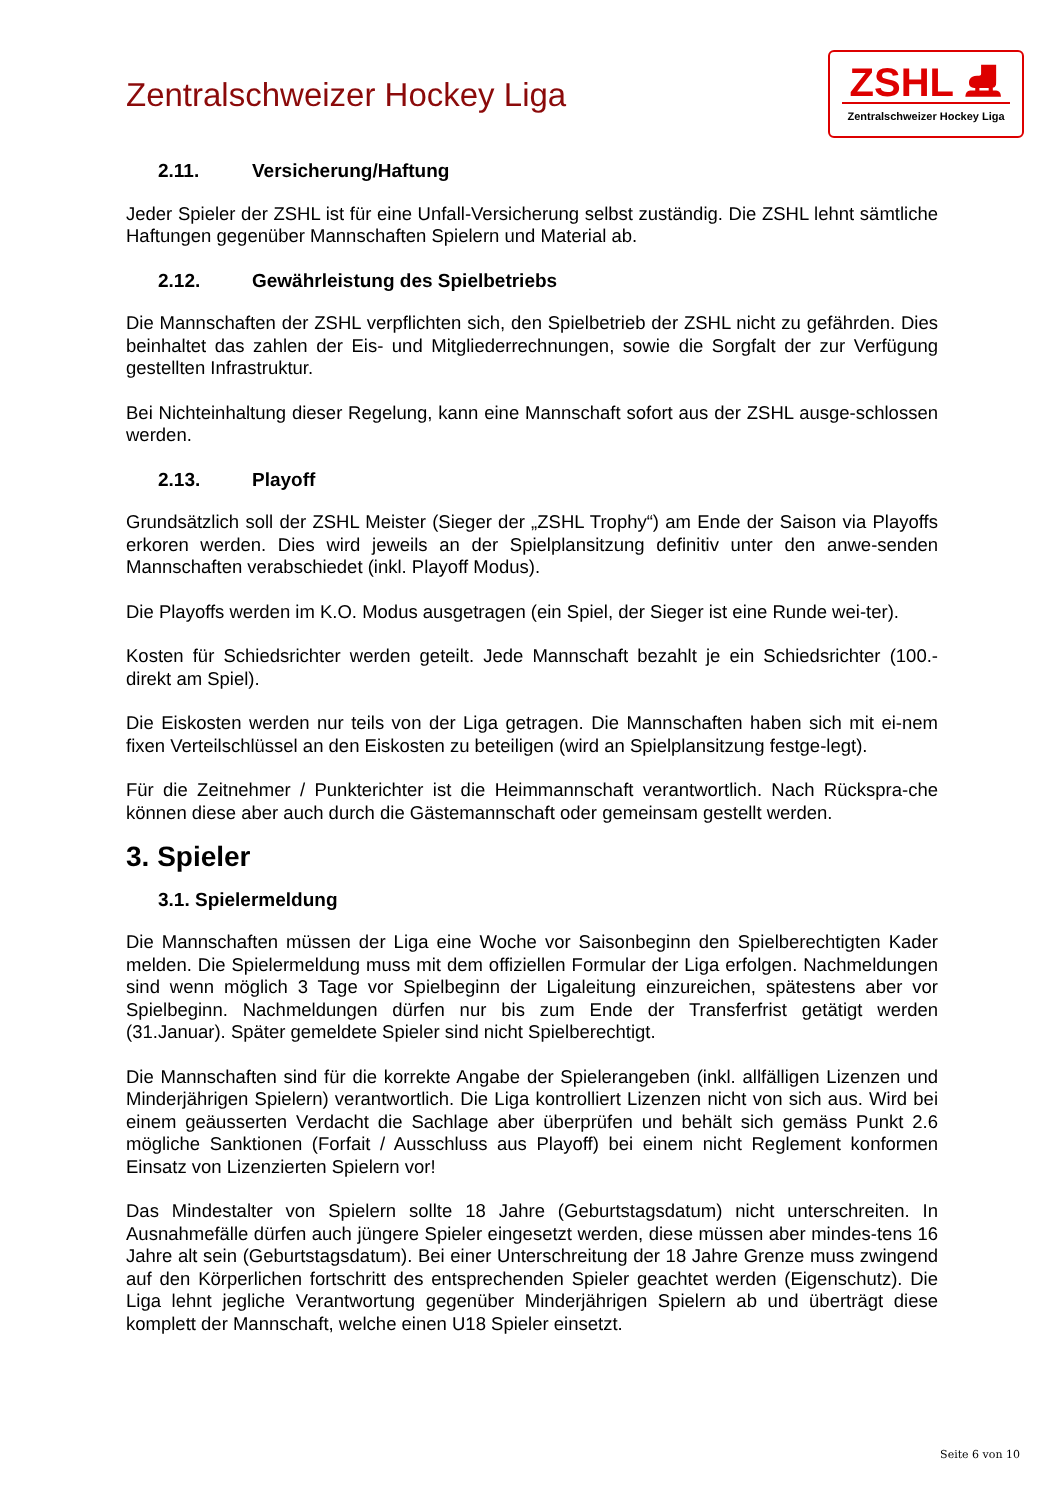Zentralschweizer Hockey Liga
ZSHL ⛸
Zentralschweizer Hockey Liga
2.11. Versicherung/Haftung
Jeder Spieler der ZSHL ist für eine Unfall-Versicherung selbst zuständig. Die ZSHL lehnt sämtliche Haftungen gegenüber Mannschaften Spielern und Material ab.
2.12. Gewährleistung des Spielbetriebs
Die Mannschaften der ZSHL verpflichten sich, den Spielbetrieb der ZSHL nicht zu gefährden. Dies beinhaltet das zahlen der Eis- und Mitgliederrechnungen, sowie die Sorgfalt der zur Verfügung gestellten Infrastruktur.
Bei Nichteinhaltung dieser Regelung, kann eine Mannschaft sofort aus der ZSHL ausge-schlossen werden.
2.13. Playoff
Grundsätzlich soll der ZSHL Meister (Sieger der „ZSHL Trophy“) am Ende der Saison via Playoffs erkoren werden. Dies wird jeweils an der Spielplansitzung definitiv unter den anwe-senden Mannschaften verabschiedet (inkl. Playoff Modus).
Die Playoffs werden im K.O. Modus ausgetragen (ein Spiel, der Sieger ist eine Runde wei-ter).
Kosten für Schiedsrichter werden geteilt. Jede Mannschaft bezahlt je ein Schiedsrichter (100.- direkt am Spiel).
Die Eiskosten werden nur teils von der Liga getragen. Die Mannschaften haben sich mit ei-nem fixen Verteilschlüssel an den Eiskosten zu beteiligen (wird an Spielplansitzung festge-legt).
Für die Zeitnehmer / Punkterichter ist die Heimmannschaft verantwortlich. Nach Rückspra-che können diese aber auch durch die Gästemannschaft oder gemeinsam gestellt werden.
3. Spieler
3.1. Spielermeldung
Die Mannschaften müssen der Liga eine Woche vor Saisonbeginn den Spielberechtigten Kader melden. Die Spielermeldung muss mit dem offiziellen Formular der Liga erfolgen. Nachmeldungen sind wenn möglich 3 Tage vor Spielbeginn der Ligaleitung einzureichen, spätestens aber vor Spielbeginn. Nachmeldungen dürfen nur bis zum Ende der Transferfrist getätigt werden (31.Januar). Später gemeldete Spieler sind nicht Spielberechtigt.
Die Mannschaften sind für die korrekte Angabe der Spielerangeben (inkl. allfälligen Lizenzen und Minderjährigen Spielern) verantwortlich. Die Liga kontrolliert Lizenzen nicht von sich aus. Wird bei einem geäusserten Verdacht die Sachlage aber überprüfen und behält sich gemäss Punkt 2.6 mögliche Sanktionen (Forfait / Ausschluss aus Playoff) bei einem nicht Reglement konformen Einsatz von Lizenzierten Spielern vor!
Das Mindestalter von Spielern sollte 18 Jahre (Geburtstagsdatum) nicht unterschreiten. In Ausnahmefälle dürfen auch jüngere Spieler eingesetzt werden, diese müssen aber mindes-tens 16 Jahre alt sein (Geburtstagsdatum). Bei einer Unterschreitung der 18 Jahre Grenze muss zwingend auf den Körperlichen fortschritt des entsprechenden Spieler geachtet werden (Eigenschutz). Die Liga lehnt jegliche Verantwortung gegenüber Minderjährigen Spielern ab und überträgt diese komplett der Mannschaft, welche einen U18 Spieler einsetzt.
Seite 6 von 10